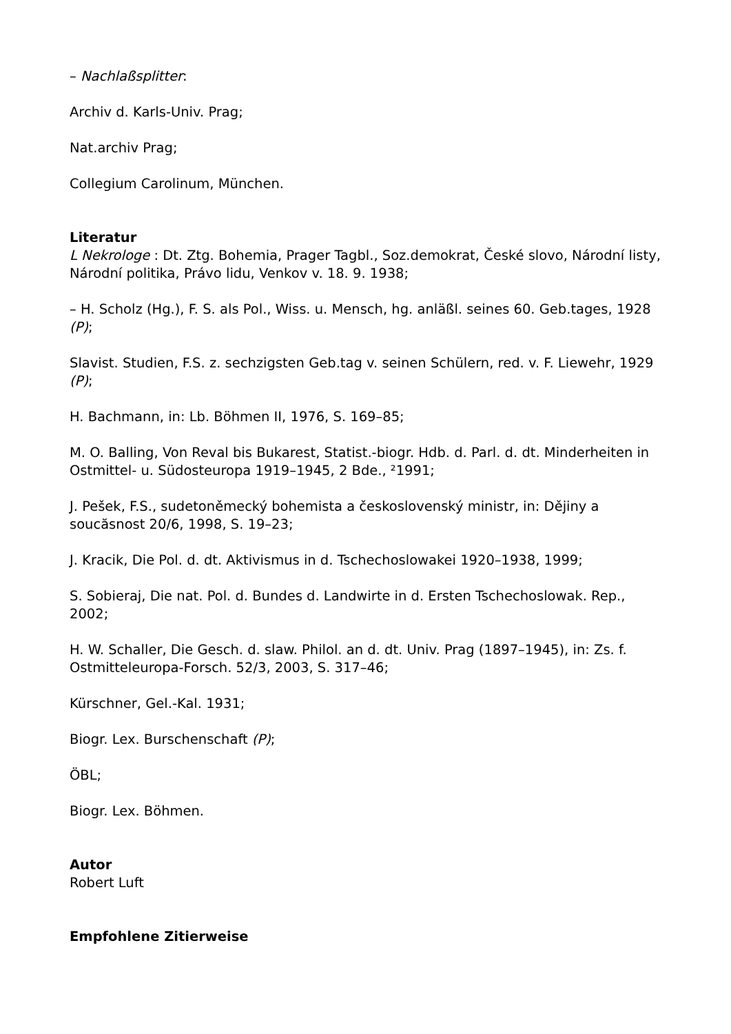– Nachlaßsplitter:
Archiv d. Karls-Univ. Prag;
Nat.archiv Prag;
Collegium Carolinum, München.
Literatur
L Nekrologe : Dt. Ztg. Bohemia, Prager Tagbl., Soz.demokrat, České slovo, Národní listy, Národní politika, Právo lidu, Venkov v. 18. 9. 1938;
– H. Scholz (Hg.), F. S. als Pol., Wiss. u. Mensch, hg. anläßl. seines 60. Geb.tages, 1928 (P);
Slavist. Studien, F.S. z. sechzigsten Geb.tag v. seinen Schülern, red. v. F. Liewehr, 1929 (P);
H. Bachmann, in: Lb. Böhmen II, 1976, S. 169–85;
M. O. Balling, Von Reval bis Bukarest, Statist.-biogr. Hdb. d. Parl. d. dt. Minderheiten in Ostmittel- u. Südosteuropa 1919–1945, 2 Bde., ²1991;
J. Pešek, F.S., sudetoněmecký bohemista a československý ministr, in: Dějiny a soucăsnost 20/6, 1998, S. 19–23;
J. Kracik, Die Pol. d. dt. Aktivismus in d. Tschechoslowakei 1920–1938, 1999;
S. Sobieraj, Die nat. Pol. d. Bundes d. Landwirte in d. Ersten Tschechoslowak. Rep., 2002;
H. W. Schaller, Die Gesch. d. slaw. Philol. an d. dt. Univ. Prag (1897–1945), in: Zs. f. Ostmitteleuropa-Forsch. 52/3, 2003, S. 317–46;
Kürschner, Gel.-Kal. 1931;
Biogr. Lex. Burschenschaft (P);
ÖBL;
Biogr. Lex. Böhmen.
Autor
Robert Luft
Empfohlene Zitierweise